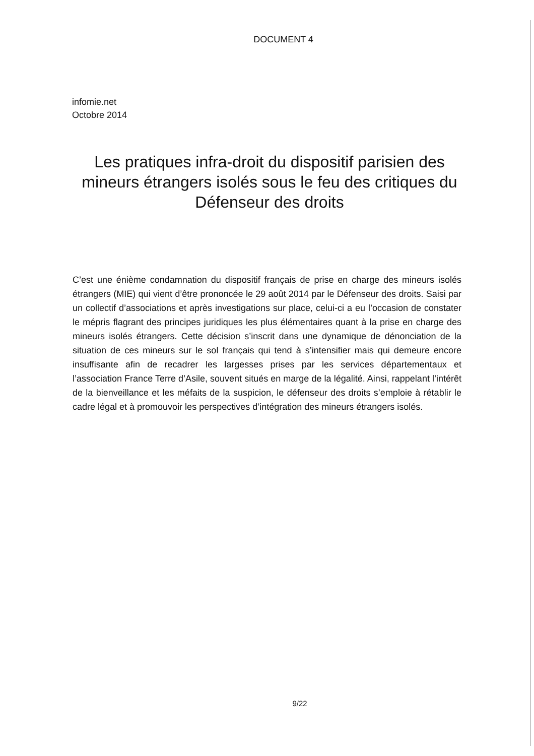DOCUMENT 4
infomie.net
Octobre 2014
Les pratiques infra-droit du dispositif parisien des mineurs étrangers isolés sous le feu des critiques du Défenseur des droits
C’est une énième condamnation du dispositif français de prise en charge des mineurs isolés étrangers (MIE) qui vient d’être prononcée le 29 août 2014 par le Défenseur des droits. Saisi par un collectif d’associations et après investigations sur place, celui-ci a eu l’occasion de constater le mépris flagrant des principes juridiques les plus élémentaires quant à la prise en charge des mineurs isolés étrangers. Cette décision s’inscrit dans une dynamique de dénonciation de la situation de ces mineurs sur le sol français qui tend à s’intensifier mais qui demeure encore insuffisante afin de recadrer les largesses prises par les services départementaux et l’association France Terre d’Asile, souvent situés en marge de la légalité. Ainsi, rappelant l’intérêt de la bienveillance et les méfaits de la suspicion, le défenseur des droits s’emploie à rétablir le cadre légal et à promouvoir les perspectives d’intégration des mineurs étrangers isolés.
9/22